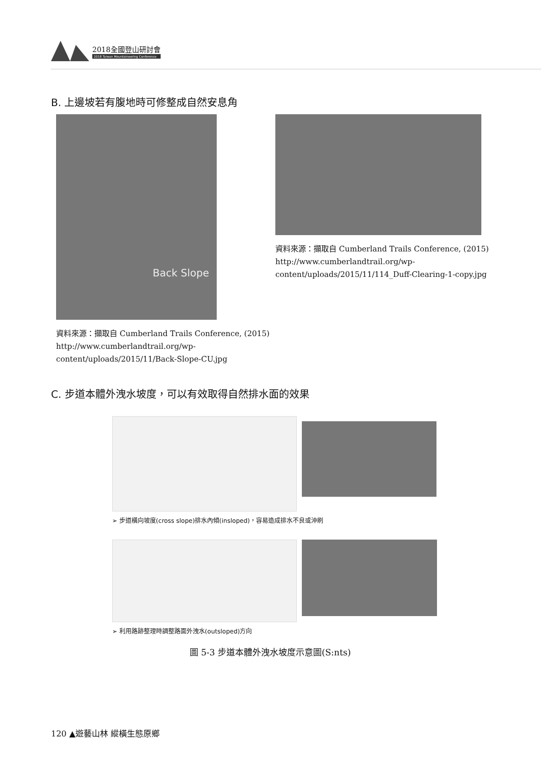2018全國登山研討會
2018 Taiwan Mountaineering Conference
B. 上邊坡若有腹地時可修整成自然安息角
Back Slope
資料來源：擷取自 Cumberland Trails Conference, (2015)
http://www.cumberlandtrail.org/wp-
content/uploads/2015/11/Back-Slope-CU.jpg
資料來源：擷取自 Cumberland Trails Conference, (2015)
http://www.cumberlandtrail.org/wp-
content/uploads/2015/11/114_Duff-Clearing-1-copy.jpg
C. 步道本體外洩水坡度，可以有效取得自然排水面的效果
➢ 步道橫向坡度(cross slope)排水內傾(insloped)，容易造成排水不良或沖刷
➢ 利用路跡整理時調整路面外洩水(outsloped)方向
圖 5-3 步道本體外洩水坡度示意圖(S:nts)
120 ▲遊藝山林 縱橫生態原鄉